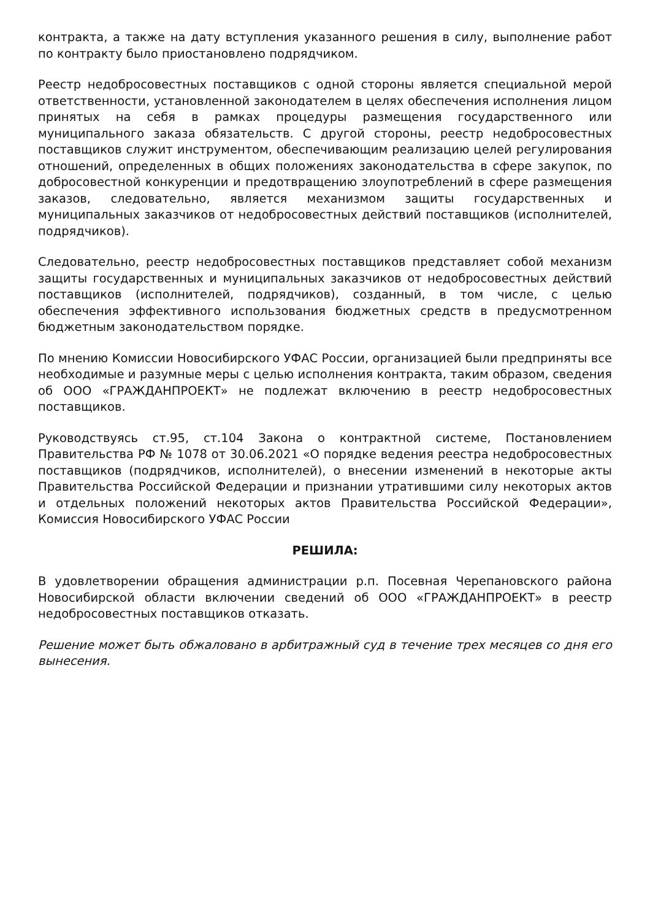контракта, а также на дату вступления указанного решения в силу, выполнение работ по контракту было приостановлено подрядчиком.
Реестр недобросовестных поставщиков с одной стороны является специальной мерой ответственности, установленной законодателем в целях обеспечения исполнения лицом принятых на себя в рамках процедуры размещения государственного или муниципального заказа обязательств. С другой стороны, реестр недобросовестных поставщиков служит инструментом, обеспечивающим реализацию целей регулирования отношений, определенных в общих положениях законодательства в сфере закупок, по добросовестной конкуренции и предотвращению злоупотреблений в сфере размещения заказов, следовательно, является механизмом защиты государственных и муниципальных заказчиков от недобросовестных действий поставщиков (исполнителей, подрядчиков).
Следовательно, реестр недобросовестных поставщиков представляет собой механизм защиты государственных и муниципальных заказчиков от недобросовестных действий поставщиков (исполнителей, подрядчиков), созданный, в том числе, с целью обеспечения эффективного использования бюджетных средств в предусмотренном бюджетным законодательством порядке.
По мнению Комиссии Новосибирского УФАС России, организацией были предприняты все необходимые и разумные меры с целью исполнения контракта, таким образом, сведения об ООО «ГРАЖДАНПРОЕКТ» не подлежат включению в реестр недобросовестных поставщиков.
Руководствуясь ст.95, ст.104 Закона о контрактной системе, Постановлением Правительства РФ № 1078 от 30.06.2021 «О порядке ведения реестра недобросовестных поставщиков (подрядчиков, исполнителей), о внесении изменений в некоторые акты Правительства Российской Федерации и признании утратившими силу некоторых актов и отдельных положений некоторых актов Правительства Российской Федерации», Комиссия Новосибирского УФАС России
РЕШИЛА:
В удовлетворении обращения администрации р.п. Посевная Черепановского района Новосибирской области включении сведений об ООО «ГРАЖДАНПРОЕКТ» в реестр недобросовестных поставщиков отказать.
Решение может быть обжаловано в арбитражный суд в течение трех месяцев со дня его вынесения.